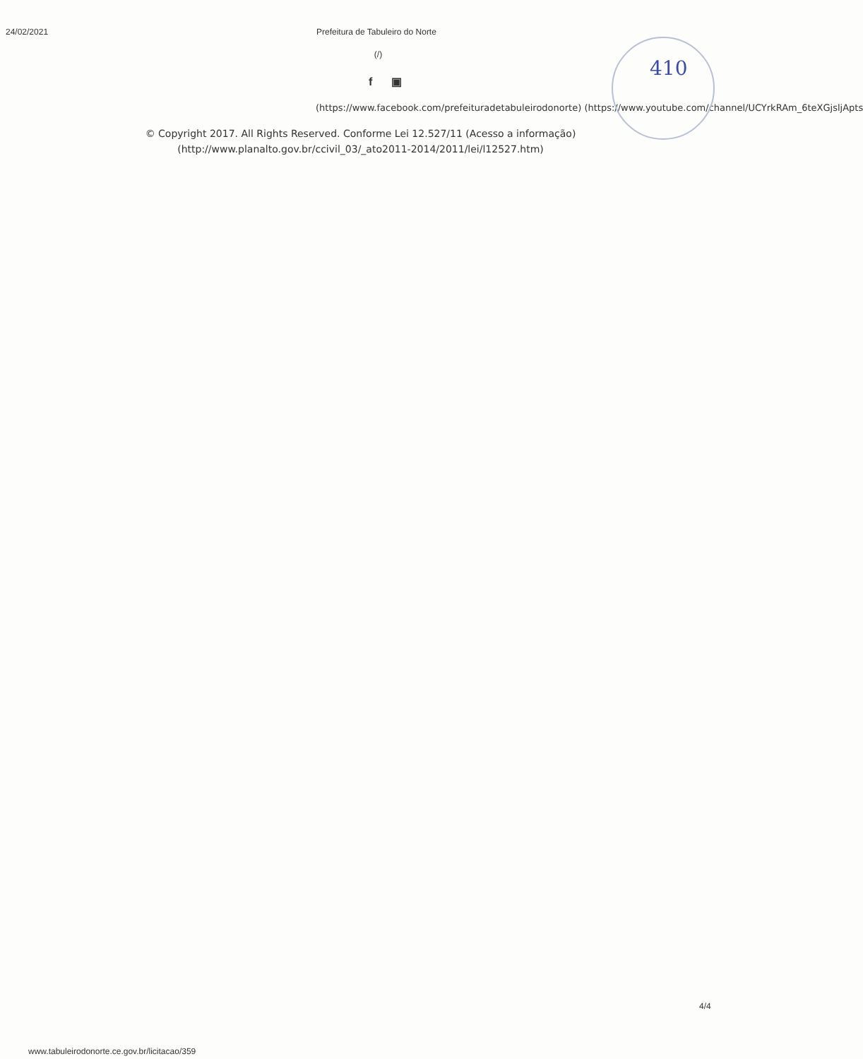410
24/02/2021 Prefeitura de Tabuleiro do Norte
(/)
f ▣
(https://www.facebook.com/prefeituradetabuleirodonorte) (https://www.youtube.com/channel/UCYrkRAm_6teXGjsljApts
© Copyright 2017. All Rights Reserved. Conforme Lei 12.527/11 (Acesso a informação)
(http://www.planalto.gov.br/ccivil_03/_ato2011-2014/2011/lei/l12527.htm)
4/4
www.tabuleirodonorte.ce.gov.br/licitacao/359